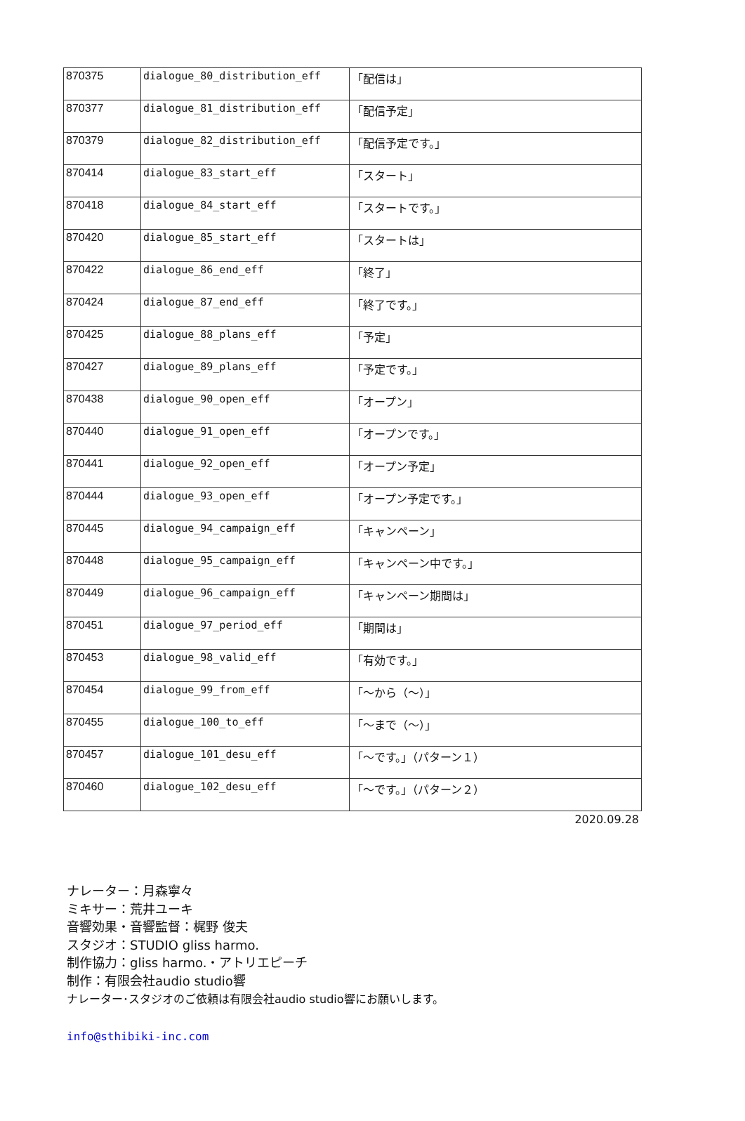| 870375 | dialogue_80_distribution_eff | 「配信は」 |
| 870377 | dialogue_81_distribution_eff | 「配信予定」 |
| 870379 | dialogue_82_distribution_eff | 「配信予定です。」 |
| 870414 | dialogue_83_start_eff | 「スタート」 |
| 870418 | dialogue_84_start_eff | 「スタートです。」 |
| 870420 | dialogue_85_start_eff | 「スタートは」 |
| 870422 | dialogue_86_end_eff | 「終了」 |
| 870424 | dialogue_87_end_eff | 「終了です。」 |
| 870425 | dialogue_88_plans_eff | 「予定」 |
| 870427 | dialogue_89_plans_eff | 「予定です。」 |
| 870438 | dialogue_90_open_eff | 「オープン」 |
| 870440 | dialogue_91_open_eff | 「オープンです。」 |
| 870441 | dialogue_92_open_eff | 「オープン予定」 |
| 870444 | dialogue_93_open_eff | 「オープン予定です。」 |
| 870445 | dialogue_94_campaign_eff | 「キャンペーン」 |
| 870448 | dialogue_95_campaign_eff | 「キャンペーン中です。」 |
| 870449 | dialogue_96_campaign_eff | 「キャンペーン期間は」 |
| 870451 | dialogue_97_period_eff | 「期間は」 |
| 870453 | dialogue_98_valid_eff | 「有効です。」 |
| 870454 | dialogue_99_from_eff | 「～から（～）」 |
| 870455 | dialogue_100_to_eff | 「～まで（～）」 |
| 870457 | dialogue_101_desu_eff | 「～です。」（パターン１） |
| 870460 | dialogue_102_desu_eff | 「～です。」（パターン２） |
2020.09.28
ナレーター：月森寧々
ミキサー：荒井ユーキ
音響効果・音響監督：梶野 俊夫
スタジオ：STUDIO gliss harmo.
制作協力：gliss harmo.・アトリエピーチ
制作：有限会社audio studio響
ナレーター･スタジオのご依頼は有限会社audio studio響にお願いします。
info@sthibiki-inc.com